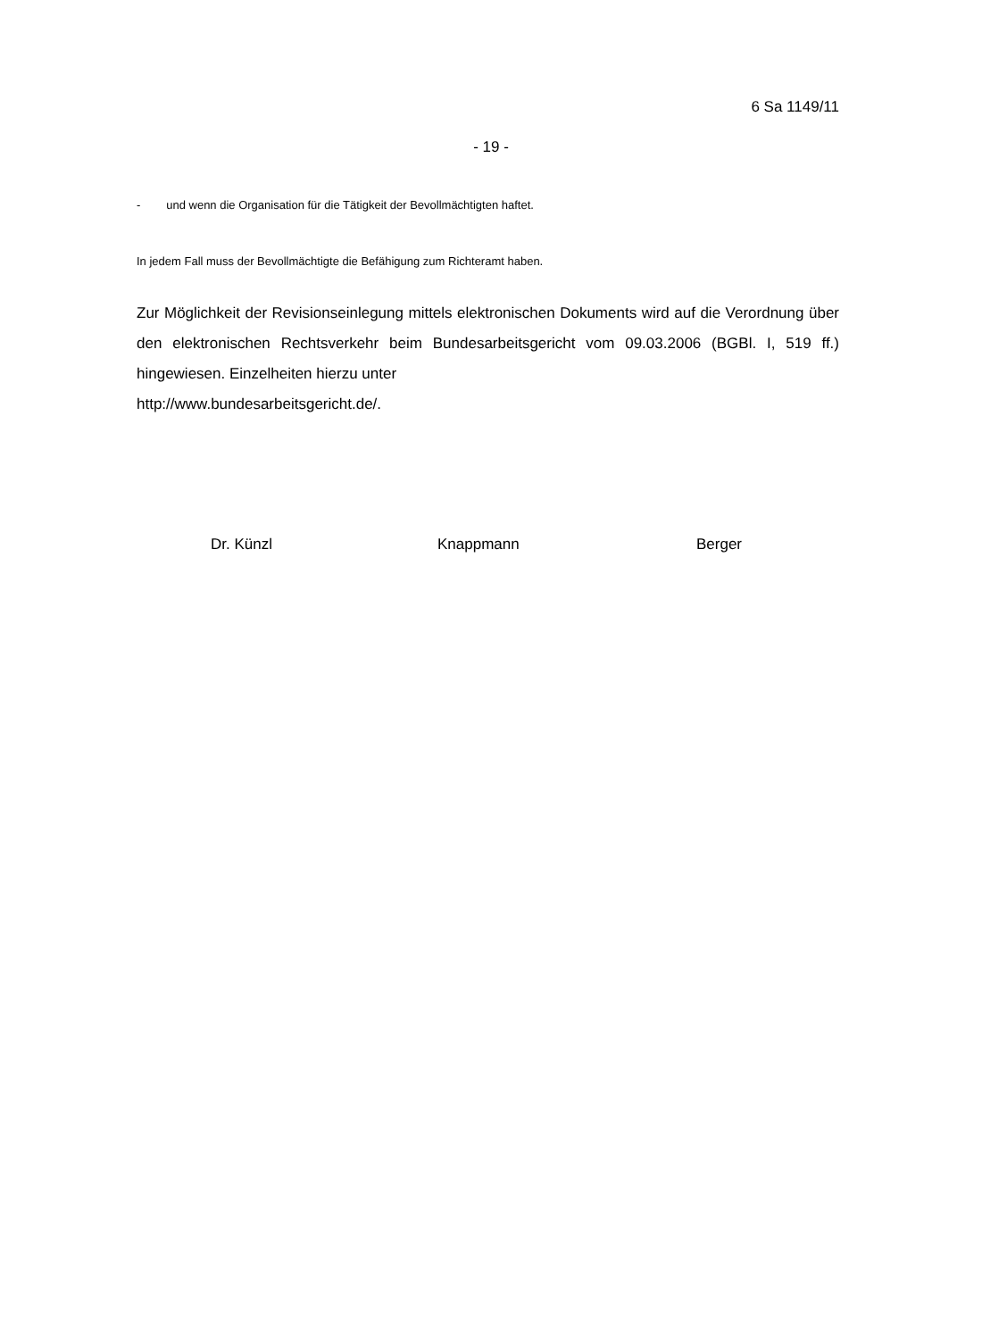6 Sa 1149/11
- 19 -
- und wenn die Organisation für die Tätigkeit der Bevollmächtigten haftet.
In jedem Fall muss der Bevollmächtigte die Befähigung zum Richteramt haben.
Zur Möglichkeit der Revisionseinlegung mittels elektronischen Dokuments wird auf die Verordnung über den elektronischen Rechtsverkehr beim Bundesarbeitsgericht vom 09.03.2006 (BGBl. I, 519 ff.) hingewiesen. Einzelheiten hierzu unter
http://www.bundesarbeitsgericht.de/.
Dr. Künzl Knappmann Berger